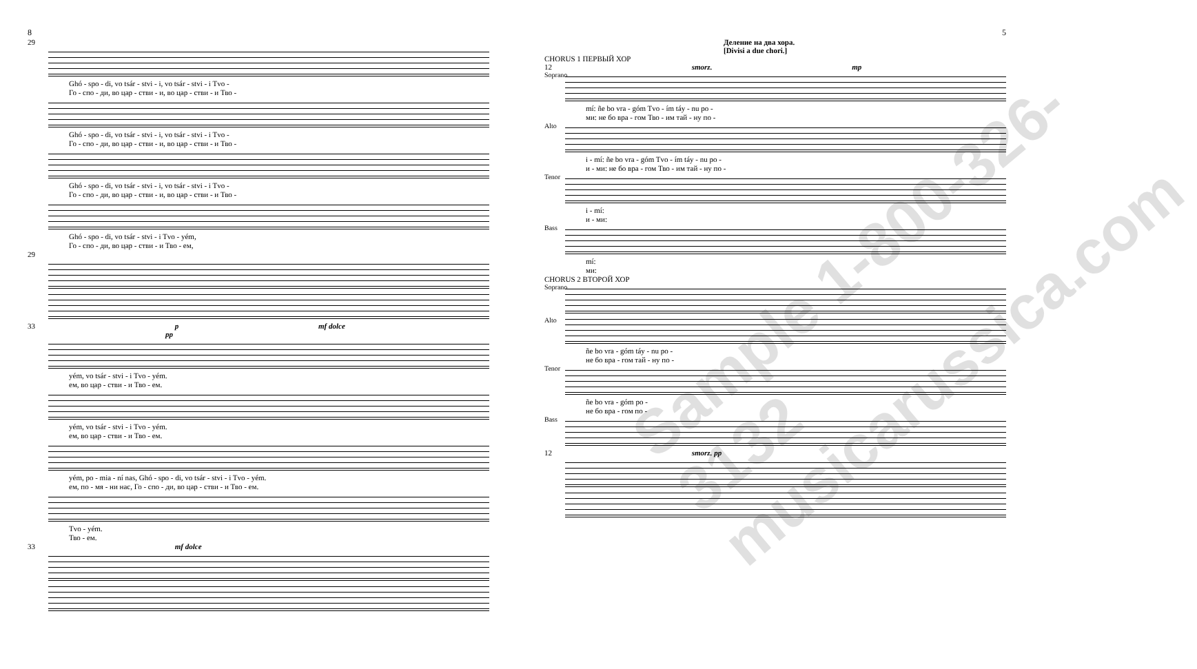8
29
Ghó - spo - di, vo tsár - stvi - i, vo tsár - stvi - i Tvo -
Го - спо - ди, во цар - стви - и, во цар - стви - и Тво -
Ghó - spo - di, vo tsár - stvi - i, vo tsár - stvi - i Tvo -
Го - спо - ди, во цар - стви - и, во цар - стви - и Тво -
Ghó - spo - di, vo tsár - stvi - i, vo tsár - stvi - i Tvo -
Го - спо - ди, во цар - стви - и, во цар - стви - и Тво -
Ghó - spo - di, vo tsár - stvi - i Tvo - yém,
Го - спо - ди, во цар - стви - и Тво - ем,
29
33 p mf dolce pp
yém, vo tsár - stvi - i Tvo - yém.
ем, во цар - стви - и Тво - ем.
yém, vo tsár - stvi - i Tvo - yém.
ем, во цар - стви - и Тво - ем.
yém, po - mia - ní nas, Ghó - spo - di, vo tsár - stvi - i Tvo - yém.
ем, по - мя - ни нас, Го - спо - ди, во цар - стви - и Тво - ем.
Tvo - yém.
Тво - ем.
33 mf dolce
5
Деление на два хора.
[Divisi a due chori.]
CHORUS 1 ПЕРВЫЙ ХОР
12 smorz. mp
Soprano
mí: ñe bo vra - góm Tvo - ím táy - nu po -
ми: не бо вра - гом Тво - им тай - ну по -
Alto
i - mí: ñe bo vra - góm Tvo - ím táy - nu po -
и - ми: не бо вра - гом Тво - им тай - ну по -
Tenor
i - mí:
и - ми:
Bass
mí:
ми:
CHORUS 2 ВТОРОЙ ХОР
Soprano Alto
ñe bo vra - góm táy - nu po -
не бо вра - гом тай - ну по -
Tenor
ñe bo vra - góm po -
не бо вра - гом по -
Bass
12 smorz. pp
Sample 1-800-326-3132 musicarussica.com